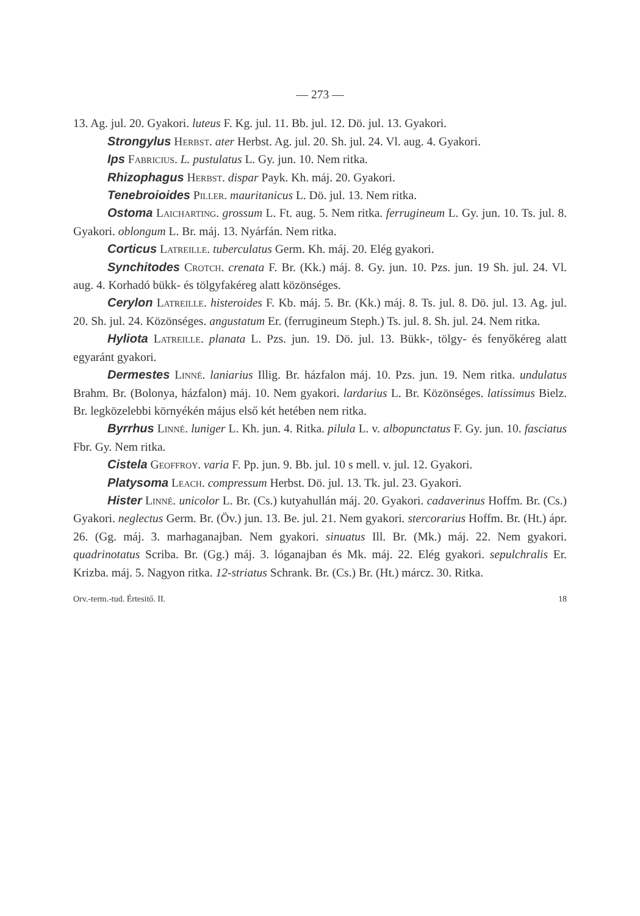— 273 —
13. Ag. jul. 20. Gyakori. luteus F. Kg. jul. 11. Bb. jul. 12. Dö. jul. 13. Gyakori.
Strongylus Herbst. ater Herbst. Ag. jul. 20. Sh. jul. 24. Vl. aug. 4. Gyakori.
Ips Fabricius. L. pustulatus L. Gy. jun. 10. Nem ritka.
Rhizophagus Herbst. dispar Payk. Kh. máj. 20. Gyakori.
Tenebroioides Piller. mauritanicus L. Dö. jul. 13. Nem ritka.
Ostoma Laicharting. grossum L. Ft. aug. 5. Nem ritka. ferrugineum L. Gy. jun. 10. Ts. jul. 8. Gyakori. oblongum L. Br. máj. 13. Nyárfán. Nem ritka.
Corticus Latreille. tuberculatus Germ. Kh. máj. 20. Elég gyakori.
Synchitodes Crotch. crenata F. Br. (Kk.) máj. 8. Gy. jun. 10. Pzs. jun. 19 Sh. jul. 24. Vl. aug. 4. Korhadó bükk- és tölgyfakéreg alatt közönséges.
Cerylon Latreille. histeroides F. Kb. máj. 5. Br. (Kk.) máj. 8. Ts. jul. 8. Dö. jul. 13. Ag. jul. 20. Sh. jul. 24. Közönséges. angustatum Er. (ferrugineum Steph.) Ts. jul. 8. Sh. jul. 24. Nem ritka.
Hyliota Latreille. planata L. Pzs. jun. 19. Dö. jul. 13. Bükk-, tölgy- és fenyőkéreg alatt egyaránt gyakori.
Dermestes Linné. laniarius Illig. Br. házfalon máj. 10. Pzs. jun. 19. Nem ritka. undulatus Brahm. Br. (Bolonya, házfalon) máj. 10. Nem gyakori. lardarius L. Br. Közönséges. latissimus Bielz. Br. legközelebbi környékén május első két hetében nem ritka.
Byrrhus Linné. luniger L. Kh. jun. 4. Ritka. pilula L. v. albopunctatus F. Gy. jun. 10. fasciatus Fbr. Gy. Nem ritka.
Cistela Geoffroy. varia F. Pp. jun. 9. Bb. jul. 10 s mell. v. jul. 12. Gyakori.
Platysoma Leach. compressum Herbst. Dö. jul. 13. Tk. jul. 23. Gyakori.
Hister Linné. unicolor L. Br. (Cs.) kutyahullán máj. 20. Gyakori. cadaverinus Hoffm. Br. (Cs.) Gyakori. neglectus Germ. Br. (Öv.) jun. 13. Be. jul. 21. Nem gyakori. stercorarius Hoffm. Br. (Ht.) ápr. 26. (Gg. máj. 3. marhaganajban. Nem gyakori. sinuatus Ill. Br. (Mk.) máj. 22. Nem gyakori. quadrinotatus Scriba. Br. (Gg.) máj. 3. lóganajban és Mk. máj. 22. Elég gyakori. sepulchralis Er. Krizba. máj. 5. Nagyon ritka. 12-striatus Schrank. Br. (Cs.) Br. (Ht.) márcz. 30. Ritka.
Orv.-term.-tud. Értesitő. II. 18